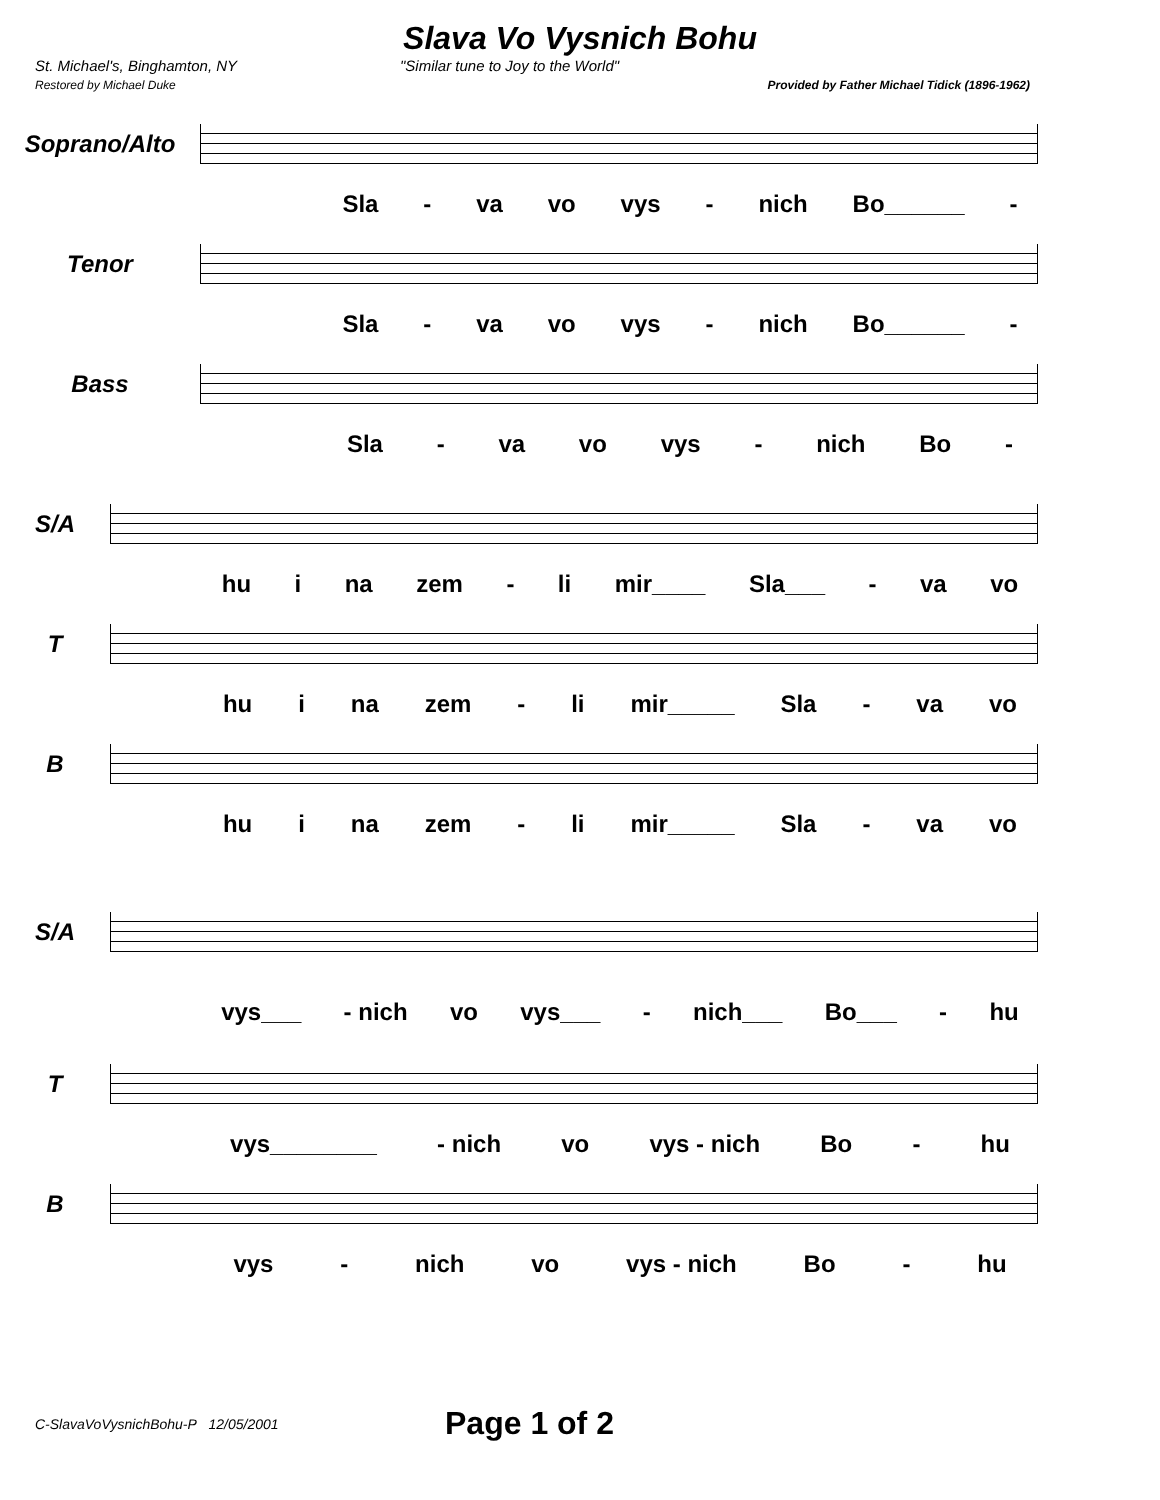Slava Vo Vysnich Bohu
St. Michael's, Binghamton, NY "Similar tune to Joy to the World"
Restored by Michael Duke Provided by Father Michael Tidick (1896-1962)
Soprano/Alto
Sla - va vo vys - nich Bo______ -
Tenor
Sla - va vo vys - nich Bo______ -
Bass
Sla - va vo vys - nich Bo -
S/A
hu i na zem - li mir____ Sla___ - va vo
T
hu i na zem - li mir_____ Sla - va vo
B
hu i na zem - li mir_____ Sla - va vo
S/A
vys___ - nich vo vys___ - nich___ Bo___ - hu
T
vys________ - nich vo vys - nich Bo - hu
B
vys - nich vo vys - nich Bo - hu
C-SlavaVoVysnichBohu-P 12/05/2001 Page 1 of 2